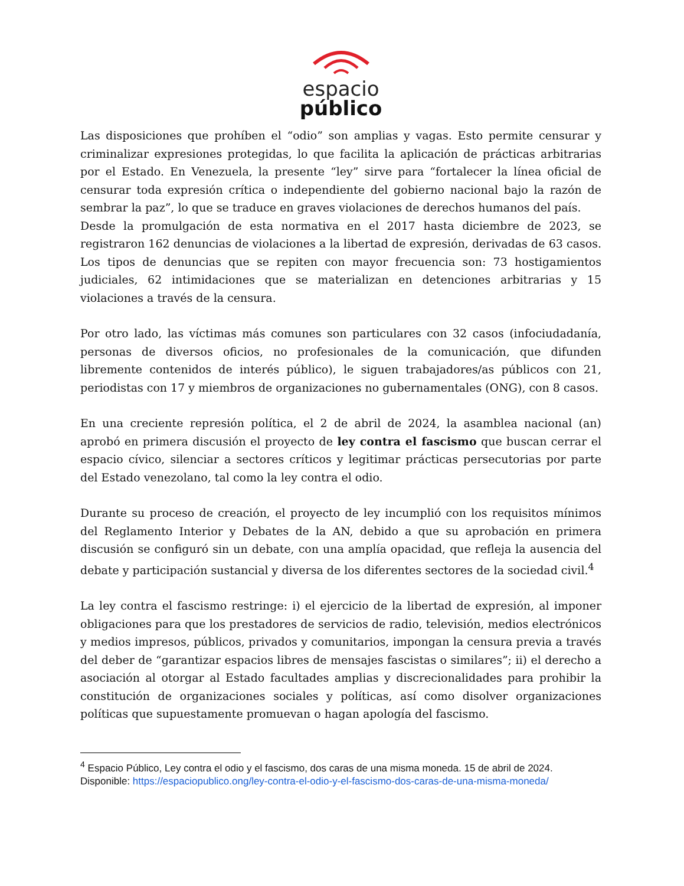espacio
público
Las disposiciones que prohíben el “odio” son amplias y vagas. Esto permite censurar y criminalizar expresiones protegidas, lo que facilita la aplicación de prácticas arbitrarias por el Estado. En Venezuela, la presente “ley” sirve para “fortalecer la línea oficial de censurar toda expresión crítica o independiente del gobierno nacional bajo la razón de sembrar la paz”, lo que se traduce en graves violaciones de derechos humanos del país.
Desde la promulgación de esta normativa en el 2017 hasta diciembre de 2023, se registraron 162 denuncias de violaciones a la libertad de expresión, derivadas de 63 casos. Los tipos de denuncias que se repiten con mayor frecuencia son: 73 hostigamientos judiciales, 62 intimidaciones que se materializan en detenciones arbitrarias y 15 violaciones a través de la censura.
Por otro lado, las víctimas más comunes son particulares con 32 casos (infociudadanía, personas de diversos oficios, no profesionales de la comunicación, que difunden libremente contenidos de interés público), le siguen trabajadores/as públicos con 21, periodistas con 17 y miembros de organizaciones no gubernamentales (ONG), con 8 casos.
En una creciente represión política, el 2 de abril de 2024, la asamblea nacional (an) aprobó en primera discusión el proyecto de ley contra el fascismo que buscan cerrar el espacio cívico, silenciar a sectores críticos y legitimar prácticas persecutorias por parte del Estado venezolano, tal como la ley contra el odio.
Durante su proceso de creación, el proyecto de ley incumplió con los requisitos mínimos del Reglamento Interior y Debates de la AN, debido a que su aprobación en primera discusión se configuró sin un debate, con una amplía opacidad, que refleja la ausencia del debate y participación sustancial y diversa de los diferentes sectores de la sociedad civil.<sup>4</sup>
La ley contra el fascismo restringe: i) el ejercicio de la libertad de expresión, al imponer obligaciones para que los prestadores de servicios de radio, televisión, medios electrónicos y medios impresos, públicos, privados y comunitarios, impongan la censura previa a través del deber de “garantizar espacios libres de mensajes fascistas o similares”; ii) el derecho a asociación al otorgar al Estado facultades amplias y discrecionalidades para prohibir la constitución de organizaciones sociales y políticas, así como disolver organizaciones políticas que supuestamente promuevan o hagan apología del fascismo.
<sup>4</sup> Espacio Público, Ley contra el odio y el fascismo, dos caras de una misma moneda. 15 de abril de 2024. Disponible: https://espaciopublico.ong/ley-contra-el-odio-y-el-fascismo-dos-caras-de-una-misma-moneda/